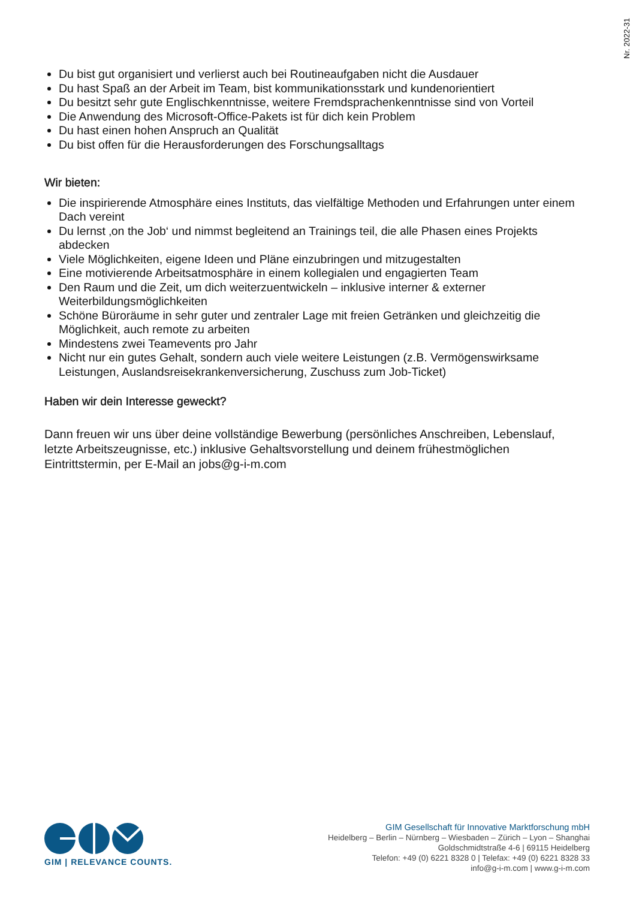Nr. 2022-31
Du bist gut organisiert und verlierst auch bei Routineaufgaben nicht die Ausdauer
Du hast Spaß an der Arbeit im Team, bist kommunikationsstark und kundenorientiert
Du besitzt sehr gute Englischkenntnisse, weitere Fremdsprachenkenntnisse sind von Vorteil
Die Anwendung des Microsoft-Office-Pakets ist für dich kein Problem
Du hast einen hohen Anspruch an Qualität
Du bist offen für die Herausforderungen des Forschungsalltags
Wir bieten:
Die inspirierende Atmosphäre eines Instituts, das vielfältige Methoden und Erfahrungen unter einem Dach vereint
Du lernst ‚on the Job‘ und nimmst begleitend an Trainings teil, die alle Phasen eines Projekts abdecken
Viele Möglichkeiten, eigene Ideen und Pläne einzubringen und mitzugestalten
Eine motivierende Arbeitsatmosphäre in einem kollegialen und engagierten Team
Den Raum und die Zeit, um dich weiterzuentwickeln – inklusive interner & externer Weiterbildungsmöglichkeiten
Schöne Büroräume in sehr guter und zentraler Lage mit freien Getränken und gleichzeitig die Möglichkeit, auch remote zu arbeiten
Mindestens zwei Teamevents pro Jahr
Nicht nur ein gutes Gehalt, sondern auch viele weitere Leistungen (z.B. Vermögenswirksame Leistungen, Auslandsreisekrankenversicherung, Zuschuss zum Job-Ticket)
Haben wir dein Interesse geweckt?
Dann freuen wir uns über deine vollständige Bewerbung (persönliches Anschreiben, Lebenslauf, letzte Arbeitszeugnisse, etc.) inklusive Gehaltsvorstellung und deinem frühestmöglichen Eintrittstermin, per E-Mail an jobs@g-i-m.com
GIM | RELEVANCE COUNTS.
GIM Gesellschaft für Innovative Marktforschung mbH
Heidelberg – Berlin – Nürnberg – Wiesbaden – Zürich – Lyon – Shanghai
Goldschmidtstraße 4-6 | 69115 Heidelberg
Telefon: +49 (0) 6221 8328 0 | Telefax: +49 (0) 6221 8328 33
info@g-i-m.com | www.g-i-m.com